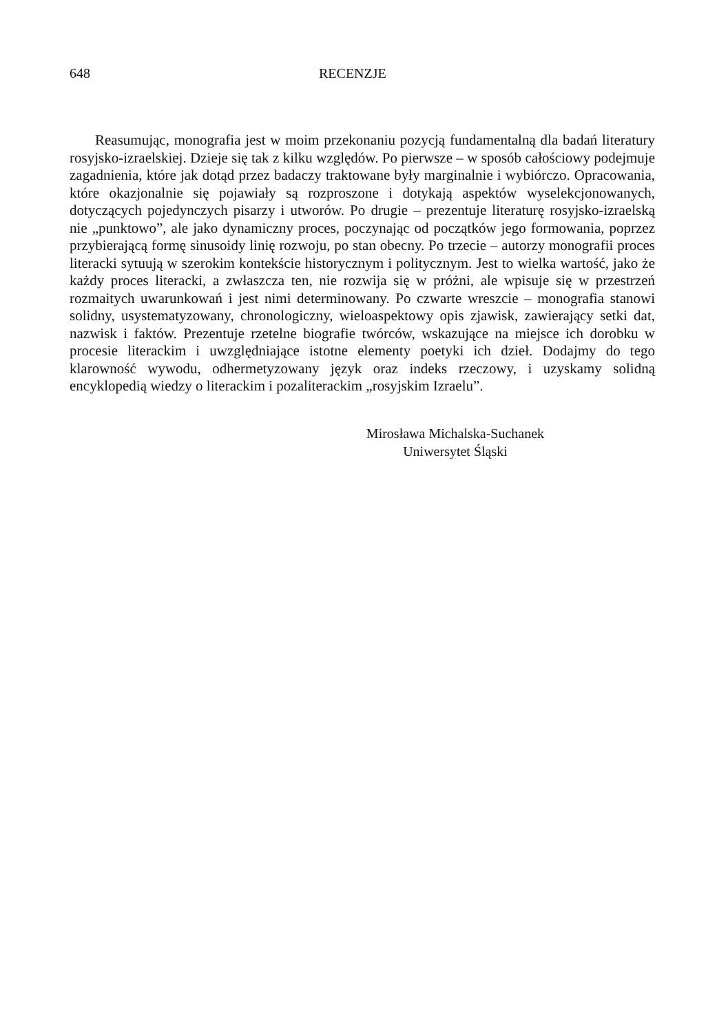648 RECENZJE
Reasumując, monografia jest w moim przekonaniu pozycją fundamentalną dla badań literatury rosyjsko-izraelskiej. Dzieje się tak z kilku względów. Po pierwsze – w sposób całościowy podejmuje zagadnienia, które jak dotąd przez badaczy traktowane były marginalnie i wybiórczo. Opracowania, które okazjonalnie się pojawiały są rozproszone i dotykają aspektów wyselekcjonowanych, dotyczących pojedynczych pisarzy i utworów. Po drugie – prezentuje literaturę rosyjsko-izraelską nie „punktowo”, ale jako dynamiczny proces, poczynając od początków jego formowania, poprzez przybierającą formę sinusoidy linię rozwoju, po stan obecny. Po trzecie – autorzy monografii proces literacki sytuują w szerokim kontekście historycznym i politycznym. Jest to wielka wartość, jako że każdy proces literacki, a zwłaszcza ten, nie rozwija się w próżni, ale wpisuje się w przestrzeń rozmaitych uwarunkowań i jest nimi determinowany. Po czwarte wreszcie – monografia stanowi solidny, usystematyzowany, chronologiczny, wieloaspektowy opis zjawisk, zawierający setki dat, nazwisk i faktów. Prezentuje rzetelne biografie twórców, wskazujące na miejsce ich dorobku w procesie literackim i uwzględniające istotne elementy poetyki ich dzieł. Dodajmy do tego klarowność wywodu, odhermetyzowany język oraz indeks rzeczowy, i uzyskamy solidną encyklopedią wiedzy o literackim i pozaliterackim „rosyjskim Izraelu”.
Mirosława Michalska-Suchanek
Uniwersytet Śląski